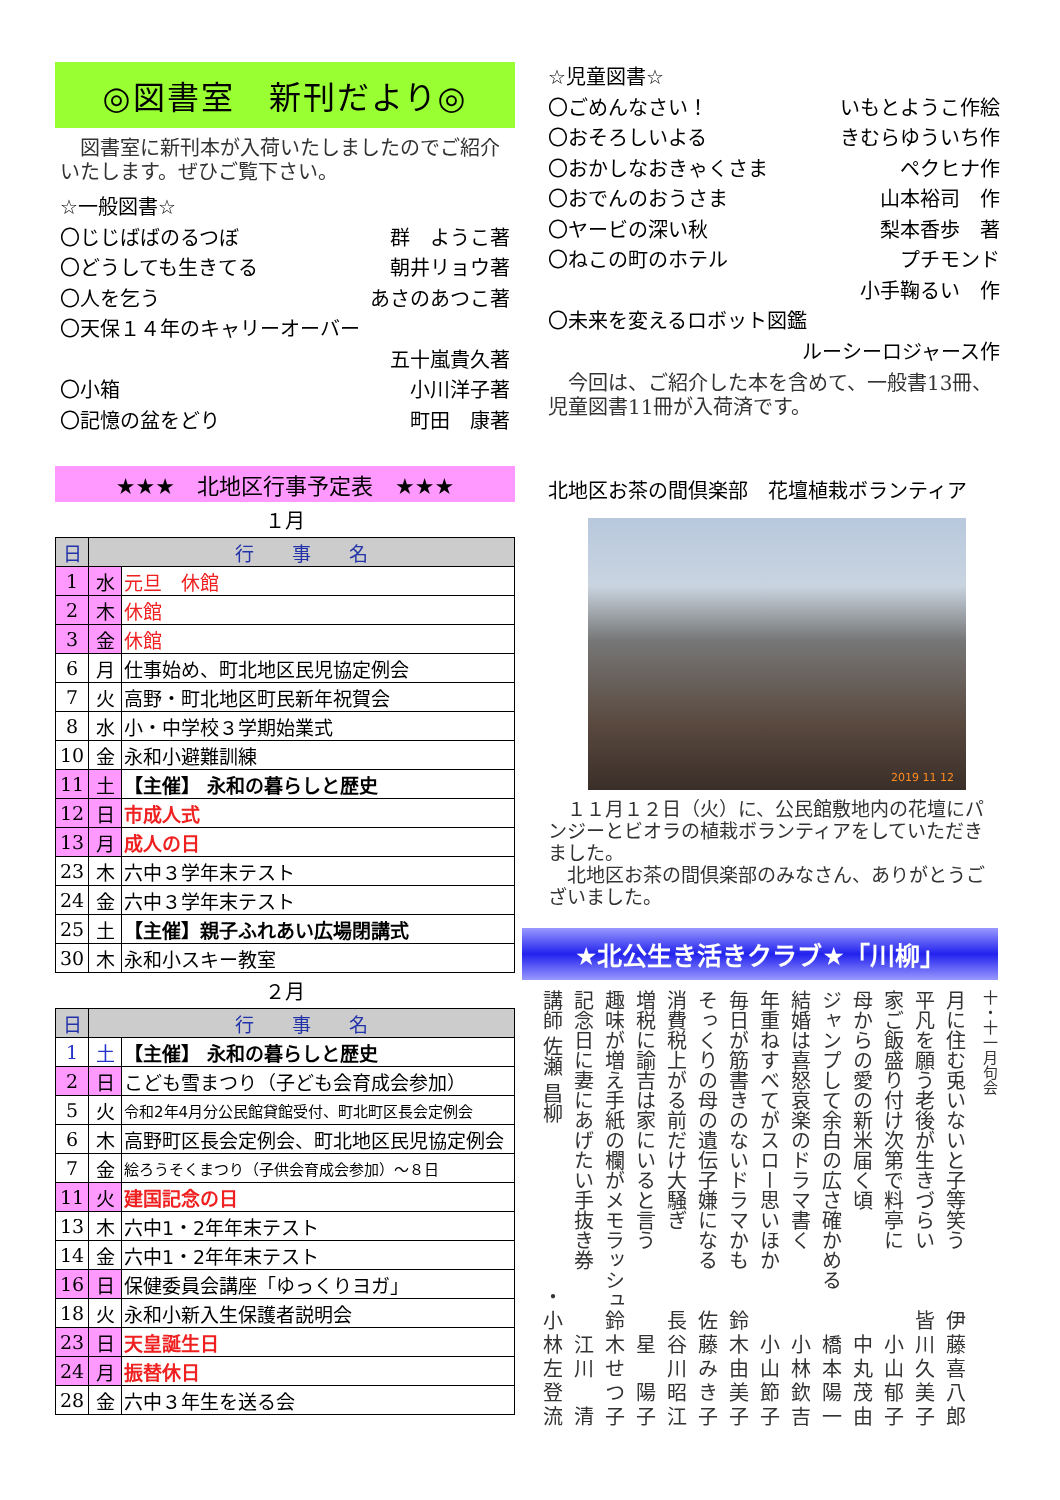◎図書室　新刊だより◎
　図書室に新刊本が入荷いたしましたのでご紹介いたします。ぜひご覧下さい。
☆一般図書☆
〇じじばばのるつぼ 群　ようこ著
〇どうしても生きてる 朝井リョウ著
〇人を乞う あさのあつこ著
〇天保１４年のキャリーオーバー
五十嵐貴久著
〇小箱 小川洋子著
〇記憶の盆をどり 町田　康著
★★★　北地区行事予定表　★★★
１月
| 日 | 行 事 名 | |
| --- | --- | --- |
| 1 | 水 | 元旦 休館 |
| 2 | 木 | 休館 |
| 3 | 金 | 休館 |
| 6 | 月 | 仕事始め、町北地区民児協定例会 |
| 7 | 火 | 高野・町北地区町民新年祝賀会 |
| 8 | 水 | 小・中学校３学期始業式 |
| 10 | 金 | 永和小避難訓練 |
| 11 | 土 | 【主催】 永和の暮らしと歴史 |
| 12 | 日 | 市成人式 |
| 13 | 月 | 成人の日 |
| 23 | 木 | 六中３学年末テスト |
| 24 | 金 | 六中３学年末テスト |
| 25 | 土 | 【主催】親子ふれあい広場閉講式 |
| 30 | 木 | 永和小スキー教室 |
２月
| 日 | 行 事 名 | |
| --- | --- | --- |
| 1 | 土 | 【主催】 永和の暮らしと歴史 |
| 2 | 日 | こども雪まつり（子ども会育成会参加） |
| 5 | 火 | 令和2年4月分公民館貸館受付、町北町区長会定例会 |
| 6 | 木 | 高野町区長会定例会、町北地区民児協定例会 |
| 7 | 金 | 絵ろうそくまつり（子供会育成会参加）～８日 |
| 11 | 火 | 建国記念の日 |
| 13 | 木 | 六中1・2年年末テスト |
| 14 | 金 | 六中1・2年年末テスト |
| 16 | 日 | 保健委員会講座「ゆっくりヨガ」 |
| 18 | 火 | 永和小新入生保護者説明会 |
| 23 | 日 | 天皇誕生日 |
| 24 | 月 | 振替休日 |
| 28 | 金 | 六中３年生を送る会 |
☆児童図書☆
〇ごめんなさい！ いもとようこ作絵
〇おそろしいよる きむらゆういち作
〇おかしなおきゃくさま ペクヒナ作
〇おでんのおうさま 山本裕司　作
〇ヤービの深い秋 梨本香歩　著
〇ねこの町のホテル プチモンド
小手鞠るい　作
〇未来を変えるロボット図鑑
ルーシーロジャース作
　今回は、ご紹介した本を含めて、一般書13冊、児童図書11冊が入荷済です。
北地区お茶の間倶楽部　花壇植栽ボランティア
2019 11 12
　１１月１２日（火）に、公民館敷地内の花壇にパンジーとビオラの植栽ボランティアをしていただきました。
　北地区お茶の間倶楽部のみなさん、ありがとうございました。
★北公生き活きクラブ★「川柳」
十・十一月句会
月に住む兎いないと子等笑う 伊藤喜八郎
平凡を願う老後が生きづらい 皆川久美子
家ご飯盛り付け次第で料亭に 小山郁子
母からの愛の新米届く頃 中丸茂由
ジャンプして余白の広さ確かめる 橋本陽一
結婚は喜怒哀楽のドラマ書く 小林欽吉
年重ねすべてがスロー思いほか 小山節子
毎日が筋書きのないドラマかも 鈴木由美子
そっくりの母の遺伝子嫌になる 佐藤みき子
消費税上がる前だけ大騒ぎ 長谷川昭江
増税に諭吉は家にいると言う 星　陽子
趣味が増え手紙の欄がメモラッシュ 鈴木せつ子
記念日に妻にあげたい手抜き券 江川　清
講師 佐瀬 昌柳 ・小林左登流